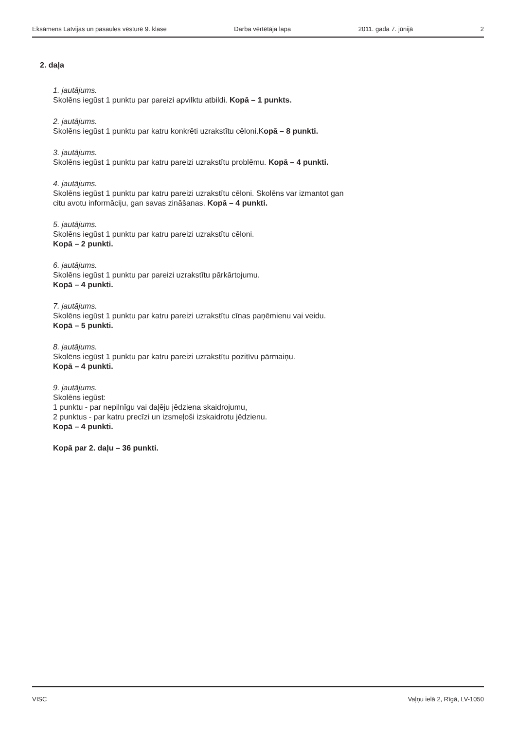Eksāmens Latvijas un pasaules vēsturē 9. klase Darba vērtētāja lapa 2011. gada 7. jūnijā 2
2. daļa
1. jautājums.
Skolēns iegūst 1 punktu par pareizi apvilktu atbildi. Kopā – 1 punkts.
2. jautājums.
Skolēns iegūst 1 punktu par katru konkrēti uzrakstītu cēloni.Kopā – 8 punkti.
3. jautājums.
Skolēns iegūst 1 punktu par katru pareizi uzrakstītu problēmu. Kopā – 4 punkti.
4. jautājums.
Skolēns iegūst 1 punktu par katru pareizi uzrakstītu cēloni. Skolēns var izmantot gan
citu avotu informāciju, gan savas zināšanas. Kopā – 4 punkti.
5. jautājums.
Skolēns iegūst 1 punktu par katru pareizi uzrakstītu cēloni.
Kopā – 2 punkti.
6. jautājums.
Skolēns iegūst 1 punktu par pareizi uzrakstītu pārkārtojumu.
Kopā – 4 punkti.
7. jautājums.
Skolēns iegūst 1 punktu par katru pareizi uzrakstītu cīņas paņēmienu vai veidu.
Kopā – 5 punkti.
8. jautājums.
Skolēns iegūst 1 punktu par katru pareizi uzrakstītu pozitīvu pārmaiņu.
Kopā – 4 punkti.
9. jautājums.
Skolēns iegūst:
1 punktu - par nepilnīgu vai daļēju jēdziena skaidrojumu,
2 punktus - par katru precīzi un izsmeļoši izskaidrotu jēdzienu.
Kopā – 4 punkti.
Kopā par 2. daļu – 36 punkti.
VISC Vaļņu ielā 2, Rīgā, LV-1050